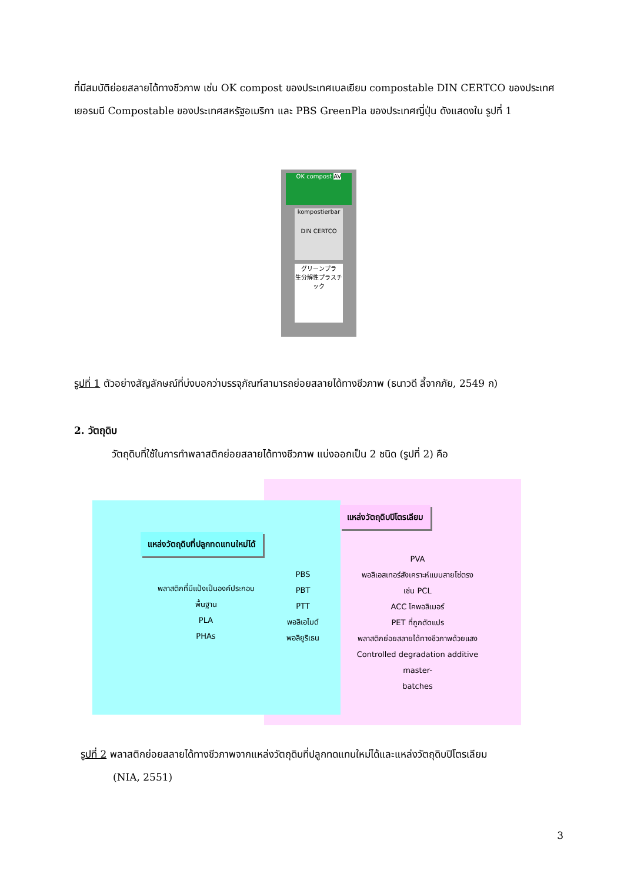ที่มีสมบัติย่อยสลายได้ทางชีวภาพ เช่น OK compost ของประเทศเบลเยียม compostable DIN CERTCO ของประเทศเยอรมนี Compostable ของประเทศสหรัฐอเมริกา และ PBS GreenPla ของประเทศญี่ปุ่น ดังแสดงใน รูปที่ 1
OK compost AV
kompostierbar
DIN CERTCO
グリーンプラ
生分解性プラスチック
รูปที่ 1 ตัวอย่างสัญลักษณ์ที่บ่งบอกว่าบรรจุภัณฑ์สามารถย่อยสลายได้ทางชีวภาพ (ธนาวดี ลี้จากภัย, 2549 ก)
2. วัตถุดิบ
วัตถุดิบที่ใช้ในการทำพลาสติกย่อยสลายได้ทางชีวภาพ แบ่งออกเป็น 2 ชนิด (รูปที่ 2) คือ
แหล่งวัตถุดิบปิโตรเลียม
แหล่งวัตถุดิบที่ปลูกทดแทนใหม่ได้
พลาสติกที่มีแป้งเป็นองค์ประกอบ
พื้นฐาน
PLA
PHAs
PBS
PBT
PTT
พอลิเอไมด์
พอลิยูริเธน
PVA
พอลิเอสเทอร์สังเคราะห์แบบสายโซ่ตรง
เช่น PCL
ACC โคพอลิเมอร์
PET ที่ถูกดัดแปร
พลาสติกย่อยสลายได้ทางชีวภาพด้วยแสง
Controlled degradation additive master-
batches
รูปที่ 2 พลาสติกย่อยสลายได้ทางชีวภาพจากแหล่งวัตถุดิบที่ปลูกทดแทนใหม่ได้และแหล่งวัตถุดิบปิโตรเลียม
(NIA, 2551)
3